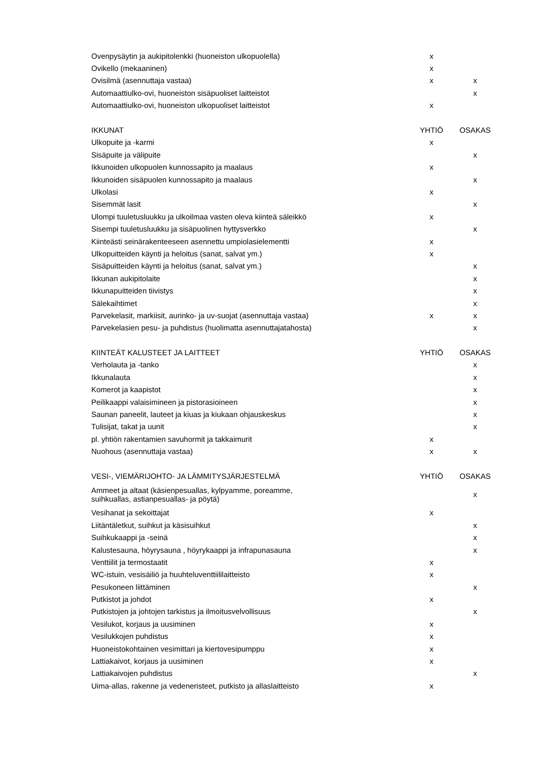| Ovenpysäytin ja aukipitolenkki (huoneiston ulkopuolella) | x | |
| Ovikello (mekaaninen) | x | |
| Ovisilmä (asennuttaja vastaa) | x | x |
| Automaattiulko-ovi, huoneiston sisäpuoliset laitteistot | | x |
| Automaattiulko-ovi, huoneiston ulkopuoliset laitteistot | x | |
| IKKUNAT | YHTIÖ | OSAKAS |
| Ulkopuite ja -karmi | x | |
| Sisäpuite ja välipuite | | x |
| Ikkunoiden ulkopuolen kunnossapito ja maalaus | x | |
| Ikkunoiden sisäpuolen kunnossapito ja maalaus | | x |
| Ulkolasi | x | |
| Sisemmät lasit | | x |
| Ulompi tuuletusluukku ja ulkoilmaa vasten oleva kiinteä säleikkö | x | |
| Sisempi tuuletusluukku ja sisäpuolinen hyttysverkko | | x |
| Kiinteästi seinärakenteeseen asennettu umpiolasielementti | x | |
| Ulkopuitteiden käynti ja heloitus (sanat, salvat ym.) | x | |
| Sisäpuitteiden käynti ja heloitus (sanat, salvat ym.) | | x |
| Ikkunan aukipitolaite | | x |
| Ikkunapuitteiden tiivistys | | x |
| Sälekaihtimet | | x |
| Parvekelasit, markiisit, aurinko- ja uv-suojat (asennuttaja vastaa) | x | x |
| Parvekelasien pesu- ja puhdistus (huolimatta asennuttajatahosta) | | x |
| KIINTEÄT KALUSTEET JA LAITTEET | YHTIÖ | OSAKAS |
| Verholauta ja -tanko | | x |
| Ikkunalauta | | x |
| Komerot ja kaapistot | | x |
| Peilikaappi valaisimineen ja pistorasioineen | | x |
| Saunan paneelit, lauteet ja kiuas ja kiukaan ohjauskeskus | | x |
| Tulisijat, takat ja uunit | | x |
| pl. yhtiön rakentamien savuhormit ja takkaimurit | x | |
| Nuohous (asennuttaja vastaa) | x | x |
| VESI-, VIEMÄRIJOHTO- JA LÄMMITYSJÄRJESTELMÄ | YHTIÖ | OSAKAS |
| Ammeet ja altaat (käsienpesuallas, kylpyamme, poreamme, suihkuallas, astianpesuallas- ja pöytä) | | x |
| Vesihanat ja sekoittajat | x | |
| Liitäntäletkut, suihkut ja käsisuihkut | | x |
| Suihkukaappi ja -seinä | | x |
| Kalustesauna, höyrysauna , höyrykaappi ja infrapunasauna | | x |
| Venttiilit ja termostaatit | x | |
| WC-istuin, vesisäiliö ja huuhteluventtiililaitteisto | x | |
| Pesukoneen liittäminen | | x |
| Putkistot ja johdot | x | |
| Putkistojen ja johtojen tarkistus ja ilmoitusvelvollisuus | | x |
| Vesilukot, korjaus ja uusiminen | x | |
| Vesilukkojen puhdistus | x | |
| Huoneistokohtainen vesimittari ja kiertovesipumppu | x | |
| Lattiakaivot, korjaus ja uusiminen | x | |
| Lattiakaivojen puhdistus | | x |
| Uima-allas, rakenne ja vedeneristeet, putkisto ja allaslaitteisto | x | |